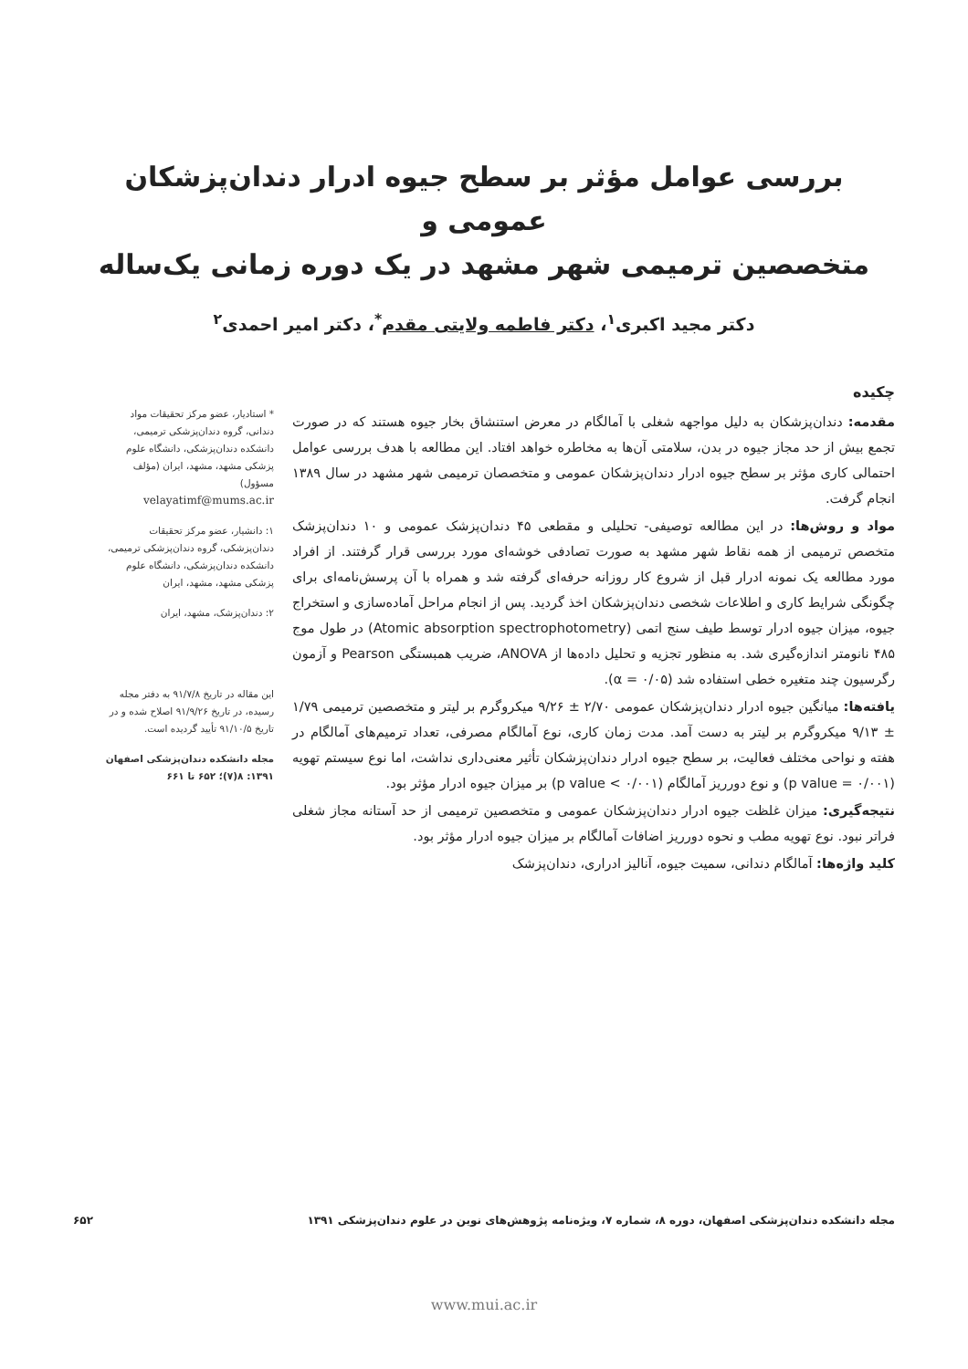بررسی عوامل مؤثر بر سطح جیوه ادرار دندان‌پزشکان عمومی و
متخصصین ترمیمی شهر مشهد در یک دوره زمانی یک‌ساله
دکتر مجید اکبری<sup>۱</sup>، دکتر فاطمه ولایتی مقدم<sup>*</sup>، دکتر امیر احمدی<sup>۲</sup>
چکیده
مقدمه: دندان‌پزشکان به دلیل مواجهه شغلی با آمالگام در معرض استنشاق بخار جیوه هستند که در صورت تجمع بیش از حد مجاز جیوه در بدن، سلامتی آن‌ها به مخاطره خواهد افتاد. این مطالعه با هدف بررسی عوامل احتمالی کاری مؤثر بر سطح جیوه ادرار دندان‌پزشکان عمومی و متخصصان ترمیمی شهر مشهد در سال ۱۳۸۹ انجام گرفت.
مواد و روش‌ها: در این مطالعه توصیفی- تحلیلی و مقطعی ۴۵ دندان‌پزشک عمومی و ۱۰ دندان‌پزشک متخصص ترمیمی از همه نقاط شهر مشهد به صورت تصادفی خوشه‌ای مورد بررسی قرار گرفتند. از افراد مورد مطالعه یک نمونه ادرار قبل از شروع کار روزانه حرفه‌ای گرفته شد و همراه با آن پرسش‌نامه‌ای برای چگونگی شرایط کاری و اطلاعات شخصی دندان‌پزشکان اخذ گردید. پس از انجام مراحل آماده‌سازی و استخراج جیوه، میزان جیوه ادرار توسط طیف سنج اتمی (Atomic absorption spectrophotometry) در طول موج ۴۸۵ نانومتر اندازه‌گیری شد. به منظور تجزیه و تحلیل داده‌ها از ANOVA، ضریب همبستگی Pearson و آزمون رگرسیون چند متغیره خطی استفاده شد (α = ۰/۰۵).
یافته‌ها: میانگین جیوه ادرار دندان‌پزشکان عمومی ۲/۷۰ ± ۹/۲۶ میکروگرم بر لیتر و متخصصین ترمیمی ۱/۷۹ ± ۹/۱۳ میکروگرم بر لیتر به دست آمد. مدت زمان کاری، نوع آمالگام مصرفی، تعداد ترمیم‌های آمالگام در هفته و نواحی مختلف فعالیت، بر سطح جیوه ادرار دندان‌پزشکان تأثیر معنی‌داری نداشت، اما نوع سیستم تهویه (p value = ۰/۰۰۱) و نوع دورریز آمالگام (p value < ۰/۰۰۱) بر میزان جیوه ادرار مؤثر بود.
نتیجه‌گیری: میزان غلظت جیوه ادرار دندان‌پزشکان عمومی و متخصصین ترمیمی از حد آستانه مجاز شغلی فراتر نبود. نوع تهویه مطب و نحوه دورریز اضافات آمالگام بر میزان جیوه ادرار مؤثر بود.
کلید واژه‌ها: آمالگام دندانی، سمیت جیوه، آنالیز ادراری، دندان‌پزشک
* استادیار، عضو مرکز تحقیقات مواد دندانی، گروه دندان‌پزشکی ترمیمی، دانشکده دندان‌پزشکی، دانشگاه علوم پزشکی مشهد، مشهد، ایران (مؤلف مسؤول)
velayatimf@mums.ac.ir
۱: دانشیار، عضو مرکز تحقیقات دندان‌پزشکی، گروه دندان‌پزشکی ترمیمی، دانشکده دندان‌پزشکی، دانشگاه علوم پزشکی مشهد، مشهد، ایران
۲: دندان‌پزشک، مشهد، ایران
این مقاله در تاریخ ۹۱/۷/۸ به دفتر مجله رسیده، در تاریخ ۹۱/۹/۲۶ اصلاح شده و در تاریخ ۹۱/۱۰/۵ تأیید گردیده است.
مجله دانشکده دندان‌پزشکی اصفهان
۱۳۹۱: ۸(۷)؛ ۶۵۲ تا ۶۶۱
مجله دانشکده دندان‌پزشکی اصفهان، دوره ۸، شماره ۷، ویژه‌نامه پژوهش‌های نوین در علوم دندان‌پزشکی ۱۳۹۱ ۶۵۲
www.mui.ac.ir